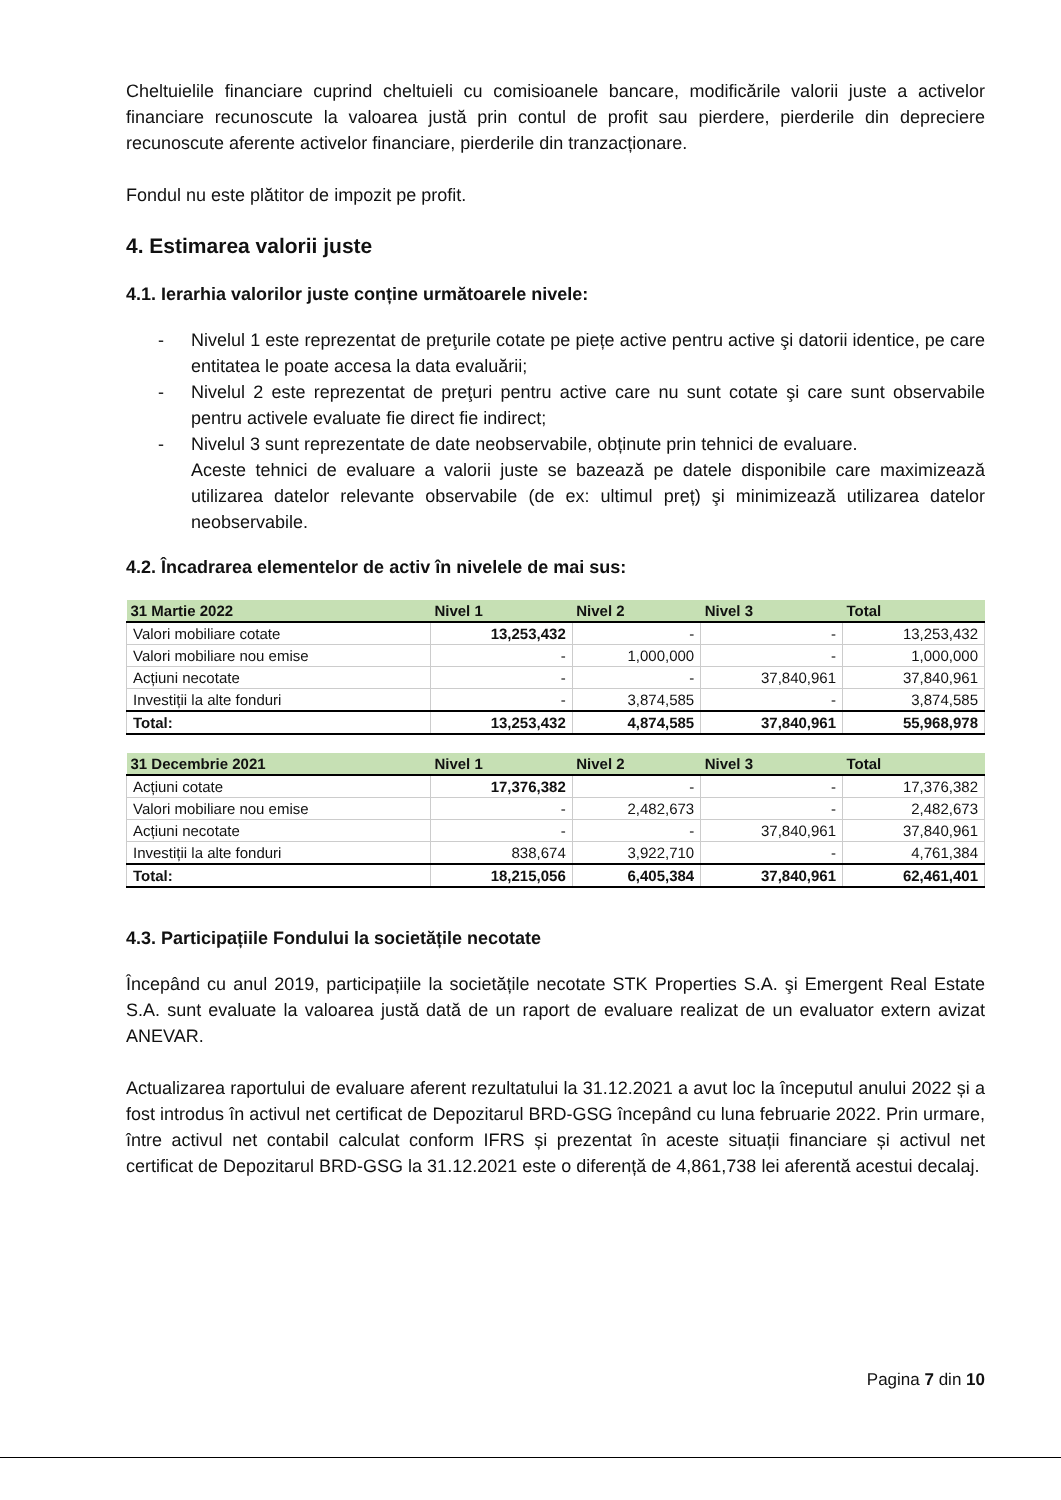Cheltuielile financiare cuprind cheltuieli cu comisioanele bancare, modificările valorii juste a activelor financiare recunoscute la valoarea justă prin contul de profit sau pierdere, pierderile din depreciere recunoscute aferente activelor financiare, pierderile din tranzacționare.
Fondul nu este plătitor de impozit pe profit.
4. Estimarea valorii juste
4.1. Ierarhia valorilor juste conține următoarele nivele:
- Nivelul 1 este reprezentat de preţurile cotate pe piețe active pentru active şi datorii identice, pe care entitatea le poate accesa la data evaluării;
- Nivelul 2 este reprezentat de preţuri pentru active care nu sunt cotate şi care sunt observabile pentru activele evaluate fie direct fie indirect;
- Nivelul 3 sunt reprezentate de date neobservabile, obținute prin tehnici de evaluare.
Aceste tehnici de evaluare a valorii juste se bazează pe datele disponibile care maximizează utilizarea datelor relevante observabile (de ex: ultimul preț) şi minimizează utilizarea datelor neobservabile.
4.2. Încadrarea elementelor de activ în nivelele de mai sus:
| 31 Martie 2022 | Nivel 1 | Nivel 2 | Nivel 3 | Total |
| --- | --- | --- | --- | --- |
| Valori mobiliare cotate | 13,253,432 | - | - | 13,253,432 |
| Valori mobiliare nou emise | - | 1,000,000 | - | 1,000,000 |
| Acțiuni necotate | - | - | 37,840,961 | 37,840,961 |
| Investiții la alte fonduri | - | 3,874,585 | - | 3,874,585 |
| Total: | 13,253,432 | 4,874,585 | 37,840,961 | 55,968,978 |
| 31 Decembrie 2021 | Nivel 1 | Nivel 2 | Nivel 3 | Total |
| --- | --- | --- | --- | --- |
| Acțiuni cotate | 17,376,382 | - | - | 17,376,382 |
| Valori mobiliare nou emise | - | 2,482,673 | - | 2,482,673 |
| Acțiuni necotate | - | - | 37,840,961 | 37,840,961 |
| Investiții la alte fonduri | 838,674 | 3,922,710 | - | 4,761,384 |
| Total: | 18,215,056 | 6,405,384 | 37,840,961 | 62,461,401 |
4.3. Participațiile Fondului la societățile necotate
Începând cu anul 2019, participațiile la societățile necotate STK Properties S.A. şi Emergent Real Estate S.A. sunt evaluate la valoarea justă dată de un raport de evaluare realizat de un evaluator extern avizat ANEVAR.
Actualizarea raportului de evaluare aferent rezultatului la 31.12.2021 a avut loc la începutul anului 2022 și a fost introdus în activul net certificat de Depozitarul BRD-GSG începând cu luna februarie 2022. Prin urmare, între activul net contabil calculat conform IFRS și prezentat în aceste situații financiare și activul net certificat de Depozitarul BRD-GSG la 31.12.2021 este o diferență de 4,861,738 lei aferentă acestui decalaj.
Pagina 7 din 10